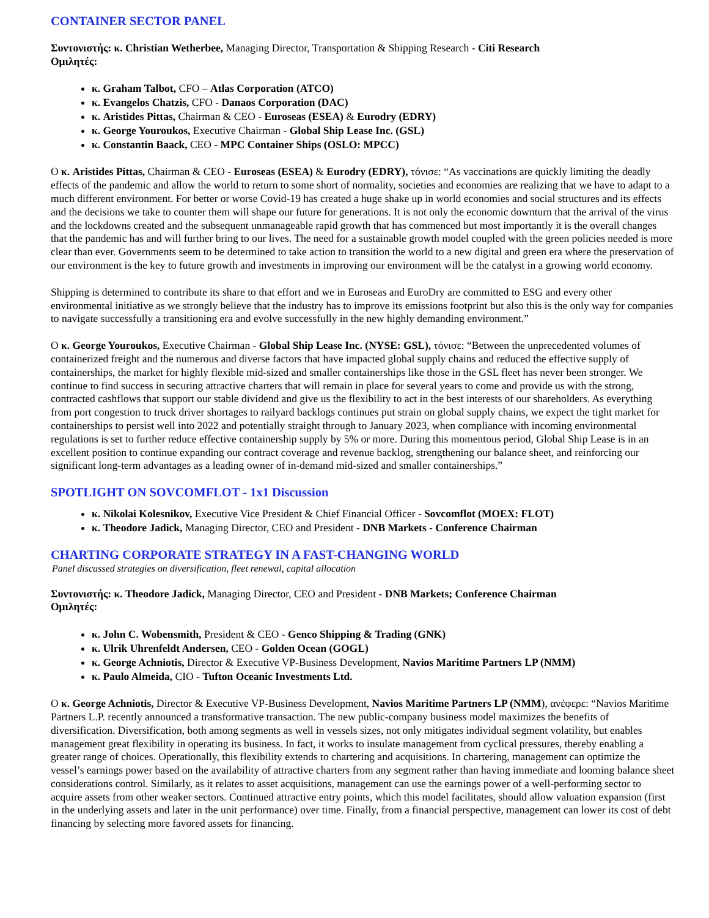CONTAINER SECTOR PANEL
Συντονιστής: κ. Christian Wetherbee, Managing Director, Transportation & Shipping Research - Citi Research
Ομιλητές:
κ. Graham Talbot, CFO – Atlas Corporation (ATCO)
κ. Evangelos Chatzis, CFO - Danaos Corporation (DAC)
κ. Aristides Pittas, Chairman & CEO - Euroseas (ESEA) & Eurodry (EDRY)
κ. George Youroukos, Executive Chairman - Global Ship Lease Inc. (GSL)
κ. Constantin Baack, CEO - MPC Container Ships (OSLO: MPCC)
Ο κ. Aristides Pittas, Chairman & CEO - Euroseas (ESEA) & Eurodry (EDRY), τόνισε: “As vaccinations are quickly limiting the deadly effects of the pandemic and allow the world to return to some short of normality, societies and economies are realizing that we have to adapt to a much different environment. For better or worse Covid-19 has created a huge shake up in world economies and social structures and its effects and the decisions we take to counter them will shape our future for generations. It is not only the economic downturn that the arrival of the virus and the lockdowns created and the subsequent unmanageable rapid growth that has commenced but most importantly it is the overall changes that the pandemic has and will further bring to our lives. The need for a sustainable growth model coupled with the green policies needed is more clear than ever. Governments seem to be determined to take action to transition the world to a new digital and green era where the preservation of our environment is the key to future growth and investments in improving our environment will be the catalyst in a growing world economy.
Shipping is determined to contribute its share to that effort and we in Euroseas and EuroDry are committed to ESG and every other environmental initiative as we strongly believe that the industry has to improve its emissions footprint but also this is the only way for companies to navigate successfully a transitioning era and evolve successfully in the new highly demanding environment.”
Ο κ. George Youroukos, Executive Chairman - Global Ship Lease Inc. (NYSE: GSL), τόνισε: “Between the unprecedented volumes of containerized freight and the numerous and diverse factors that have impacted global supply chains and reduced the effective supply of containerships, the market for highly flexible mid-sized and smaller containerships like those in the GSL fleet has never been stronger. We continue to find success in securing attractive charters that will remain in place for several years to come and provide us with the strong, contracted cashflows that support our stable dividend and give us the flexibility to act in the best interests of our shareholders. As everything from port congestion to truck driver shortages to railyard backlogs continues put strain on global supply chains, we expect the tight market for containerships to persist well into 2022 and potentially straight through to January 2023, when compliance with incoming environmental regulations is set to further reduce effective containership supply by 5% or more. During this momentous period, Global Ship Lease is in an excellent position to continue expanding our contract coverage and revenue backlog, strengthening our balance sheet, and reinforcing our significant long-term advantages as a leading owner of in-demand mid-sized and smaller containerships.”
SPOTLIGHT ON SOVCOMFLOT - 1x1 Discussion
κ. Nikolai Kolesnikov, Executive Vice President & Chief Financial Officer - Sovcomflot (MOEX: FLOT)
κ. Theodore Jadick, Managing Director, CEO and President - DNB Markets - Conference Chairman
CHARTING CORPORATE STRATEGY IN A FAST-CHANGING WORLD
Panel discussed strategies on diversification, fleet renewal, capital allocation
Συντονιστής: κ. Theodore Jadick, Managing Director, CEO and President - DNB Markets; Conference Chairman
Ομιλητές:
κ. John C. Wobensmith, President & CEO - Genco Shipping & Trading (GNK)
κ. Ulrik Uhrenfeldt Andersen, CEO - Golden Ocean (GOGL)
κ. George Achniotis, Director & Executive VP-Business Development, Navios Maritime Partners LP (NMM)
κ. Paulo Almeida, CIO - Tufton Oceanic Investments Ltd.
Ο κ. George Achniotis, Director & Executive VP-Business Development, Navios Maritime Partners LP (NMM), ανέφερε: “Navios Maritime Partners L.P. recently announced a transformative transaction. The new public-company business model maximizes the benefits of diversification. Diversification, both among segments as well in vessels sizes, not only mitigates individual segment volatility, but enables management great flexibility in operating its business. In fact, it works to insulate management from cyclical pressures, thereby enabling a greater range of choices. Operationally, this flexibility extends to chartering and acquisitions. In chartering, management can optimize the vessel’s earnings power based on the availability of attractive charters from any segment rather than having immediate and looming balance sheet considerations control. Similarly, as it relates to asset acquisitions, management can use the earnings power of a well-performing sector to acquire assets from other weaker sectors. Continued attractive entry points, which this model facilitates, should allow valuation expansion (first in the underlying assets and later in the unit performance) over time. Finally, from a financial perspective, management can lower its cost of debt financing by selecting more favored assets for financing.